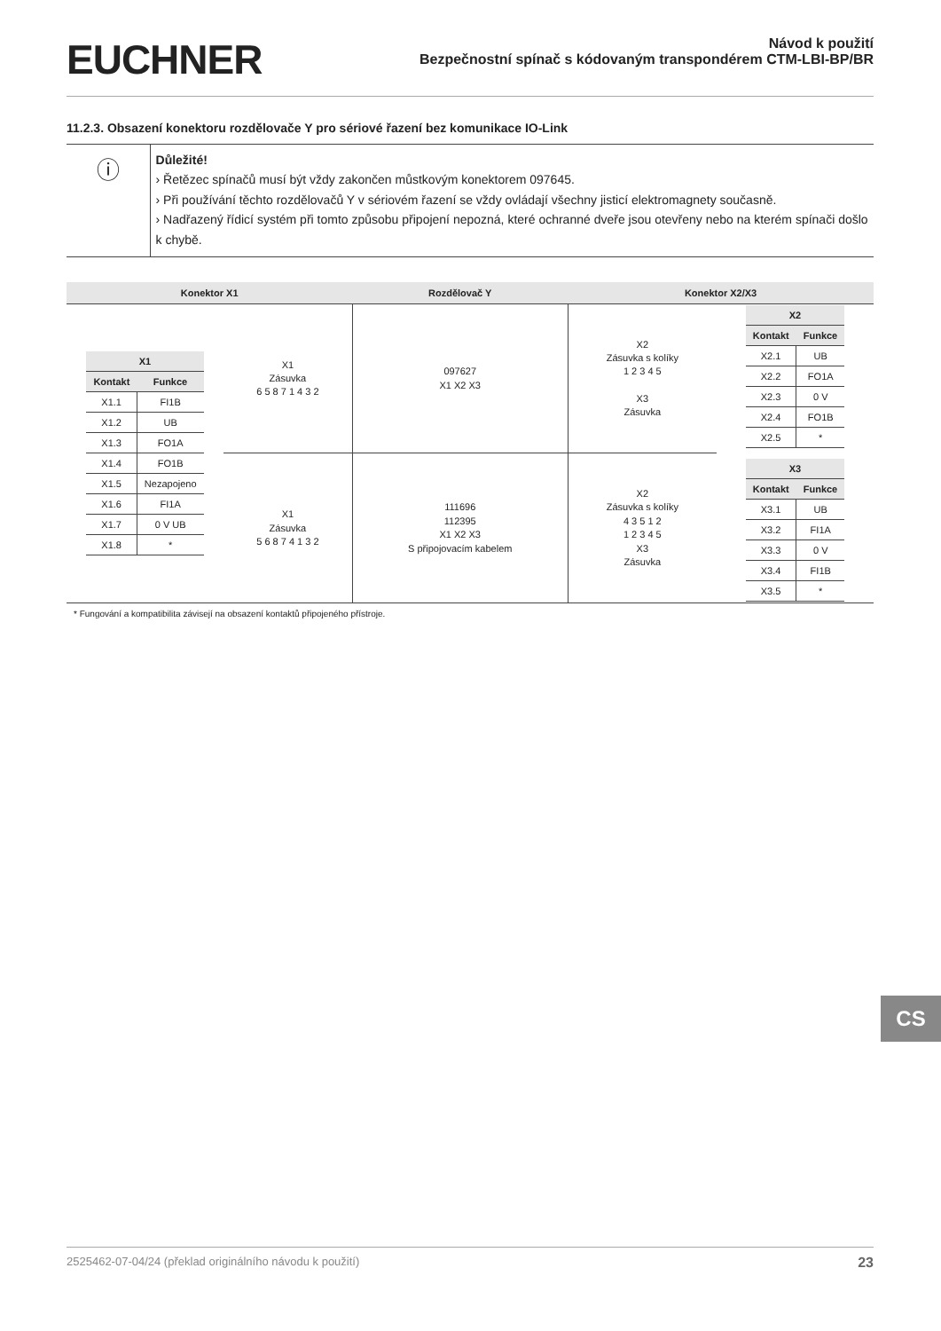EUCHNER
Návod k použití
Bezpečnostní spínač s kódovaným transpondérem CTM-LBI-BP/BR
11.2.3. Obsazení konektoru rozdělovače Y pro sériové řazení bez komunikace IO-Link
ⓘ
Důležité!
› Řetězec spínačů musí být vždy zakončen můstkovým konektorem 097645.
› Při používání těchto rozdělovačů Y v sériovém řazení se vždy ovládají všechny jisticí elektromagnety současně.
› Nadřazený řídicí systém při tomto způsobu připojení nepozná, které ochranné dveře jsou otevřeny nebo na kterém spínači došlo k chybě.
| Konektor X1 | | Rozdělovač Y | Konektor X2/X3 | |
| --- | --- | --- | --- | --- |
| / X1 / / / --- / --- / / Kontakt / Funkce / / X1.1 / FI1B / / X1.2 / UB / / X1.3 / FO1A / / X1.4 / FO1B / / X1.5 / Nezapojeno / / X1.6 / FI1A / / X1.7 / 0 V UB / / X1.8 / * / | X1 Zásuvka 6 5 8 7 1 4 3 2 | 097627 X1 X2 X3 | X2 Zásuvka s kolíky 1 2 3 4 5 X3 Zásuvka | / X2 / / / --- / --- / / Kontakt / Funkce / / X2.1 / UB / / X2.2 / FO1A / / X2.3 / 0 V / / X2.4 / FO1B / / X2.5 / * / / X3 / / / --- / --- / / Kontakt / Funkce / / X3.1 / UB / / X3.2 / FI1A / / X3.3 / 0 V / / X3.4 / FI1B / / X3.5 / * / |
| | X1 Zásuvka 5 6 8 7 4 1 3 2 | 111696 112395 X1 X2 X3 S připojovacím kabelem | X2 Zásuvka s kolíky 4 3 5 1 2 1 2 3 4 5 X3 Zásuvka | |
* Fungování a kompatibilita závisejí na obsazení kontaktů připojeného přístroje.
CS
2525462-07-04/24 (překlad originálního návodu k použití) 23